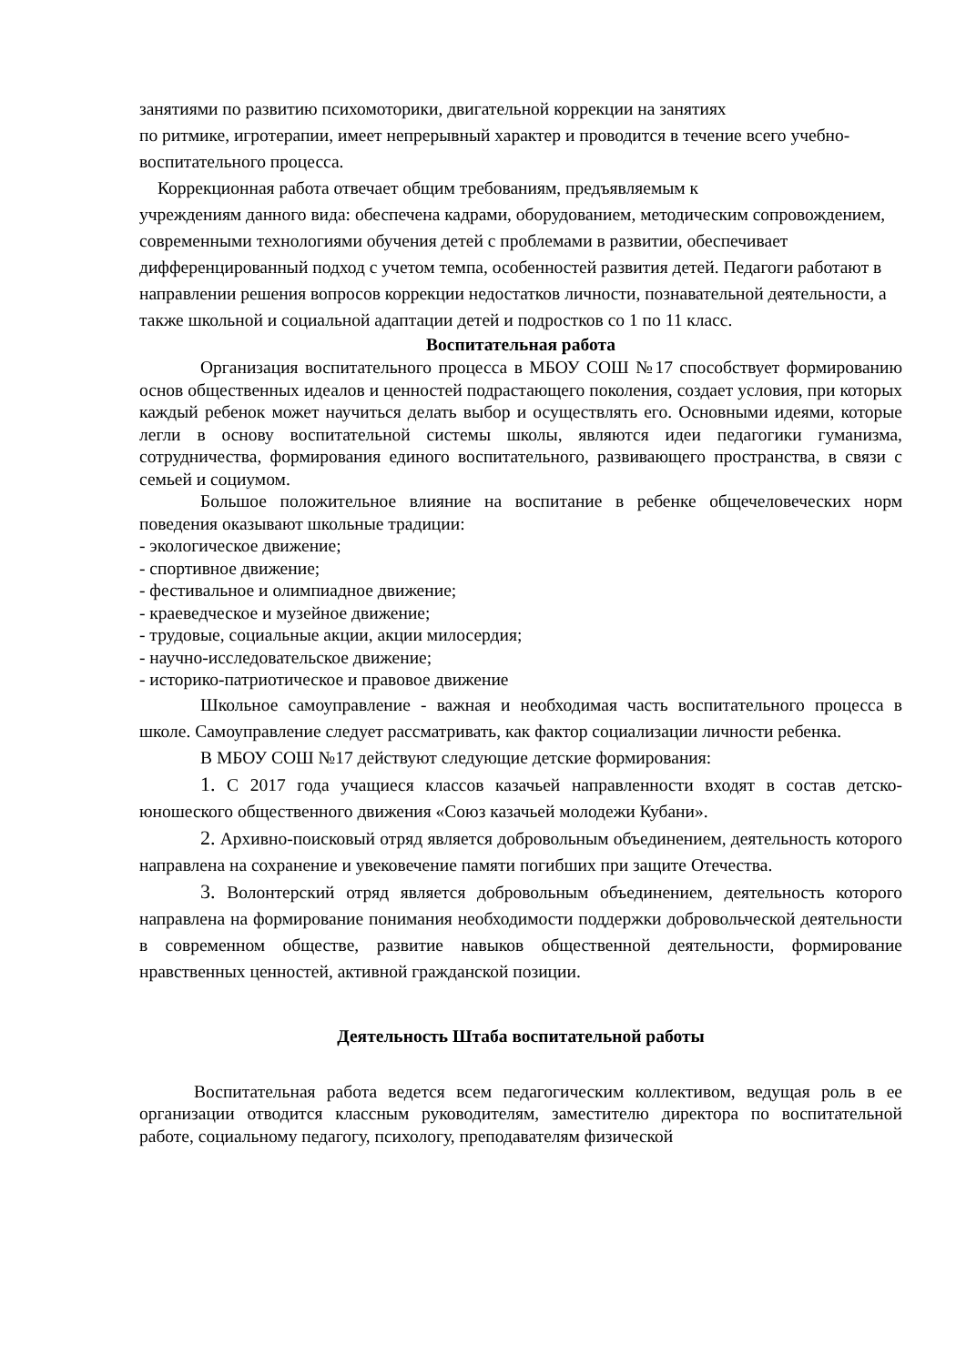занятиями по развитию психомоторики, двигательной коррекции на занятиях
по ритмике, игротерапии, имеет непрерывный характер и проводится в течение всего учебно-воспитательного процесса.
Коррекционная работа отвечает общим требованиям, предъявляемым к
учреждениям данного вида: обеспечена кадрами, оборудованием, методическим сопровождением, современными технологиями обучения детей с проблемами в развитии, обеспечивает дифференцированный подход с учетом темпа, особенностей развития детей. Педагоги работают в направлении решения вопросов коррекции недостатков личности, познавательной деятельности, а также школьной и социальной адаптации детей и подростков со 1 по 11 класс.
Воспитательная работа
Организация воспитательного процесса в МБОУ СОШ №17 способствует формированию основ общественных идеалов и ценностей подрастающего поколения, создает условия, при которых каждый ребенок может научиться делать выбор и осуществлять его. Основными идеями, которые легли в основу воспитательной системы школы, являются идеи педагогики гуманизма, сотрудничества, формирования единого воспитательного, развивающего пространства, в связи с семьей и социумом.
Большое положительное влияние на воспитание в ребенке общечеловеческих норм поведения оказывают школьные традиции:
- экологическое движение;
- спортивное движение;
- фестивальное и олимпиадное движение;
- краеведческое и музейное движение;
- трудовые, социальные акции, акции милосердия;
- научно-исследовательское движение;
- историко-патриотическое и правовое движение
Школьное самоуправление - важная и необходимая часть воспитательного процесса в школе. Самоуправление следует рассматривать, как фактор социализации личности ребенка.
В МБОУ СОШ №17 действуют следующие детские формирования:
1. С 2017 года учащиеся классов казачьей направленности входят в состав детско-юношеского общественного движения «Союз казачьей молодежи Кубани».
2. Архивно-поисковый отряд является добровольным объединением, деятельность которого направлена на сохранение и увековечение памяти погибших при защите Отечества.
3. Волонтерский отряд является добровольным объединением, деятельность которого направлена на формирование понимания необходимости поддержки добровольческой деятельности в современном обществе, развитие навыков общественной деятельности, формирование нравственных ценностей, активной гражданской позиции.
Деятельность Штаба воспитательной работы
Воспитательная работа ведется всем педагогическим коллективом, ведущая роль в ее организации отводится классным руководителям, заместителю директора по воспитательной работе, социальному педагогу, психологу, преподавателям физической